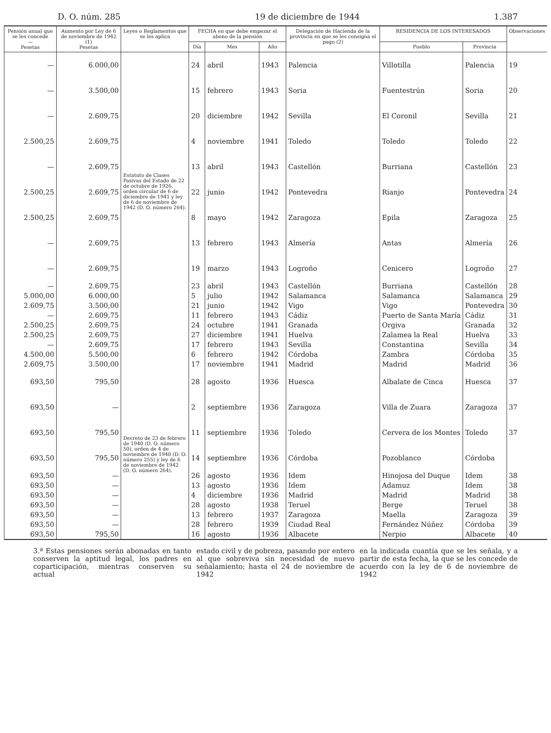D. O. núm. 285 19 de diciembre de 1944 1.387
| Pensión anual que se les concede — Pesetas | Aumento por Ley de 6 de noviembre de 1942 (1) Pesetas | Leyes o Reglamentos que se les aplica | FECHA en que debe empezar el abono de la pensión | | | Delegación de Hacienda de la provincia en que se les consigna el pago (2) | RESIDENCIA DE LOS INTERESADOS | | Observaciones |
| --- | --- | --- | --- | --- | --- | --- | --- | --- | --- |
| | | | Día | Mes | Año | | Pueblo | Provincia | |
| — | 6.000,00 | Estatuto de Clases Pasivas del Estado de 22 de octubre de 1926, orden circular de 6 de diciembre de 1941 y ley de 6 de noviembre de 1942 (D. O. número 264). | 24 | abril | 1943 | Palencia | Villotilla | Palencia | 19 |
| — | 3.500,00 | | 15 | febrero | 1943 | Soria | Fuentestrún | Soria | 20 |
| — | 2.609,75 | | 20 | diciembre | 1942 | Sevilla | El Coronil | Sevilla | 21 |
| 2.500,25 | 2.609,75 | | 4 | noviembre | 1941 | Toledo | Toledo | Toledo | 22 |
| — | 2.609,75 | | 13 | abril | 1943 | Castellón | Burriana | Castellón | 23 |
| 2.500,25 | 2.609,75 | | 22 | junio | 1942 | Pontevedra | Rianjo | Pontevedra | 24 |
| 2.500,25 | 2.609,75 | | 8 | mayo | 1942 | Zaragoza | Epila | Zaragoza | 25 |
| — | 2.609,75 | | 13 | febrero | 1943 | Almería | Antas | Almería | 26 |
| — | 2.609,75 | | 19 | marzo | 1943 | Logroño | Cenicero | Logroño | 27 |
| — | 2.609,75 | | 23 | abril | 1943 | Castellón | Burriana | Castellón | 28 |
| 5.000,00 | 6.000,00 | | 5 | julio | 1942 | Salamanca | Salamanca | Salamanca | 29 |
| 2.609,75 | 3.500,00 | | 21 | junio | 1942 | Vigo | Vigo | Pontevedra | 30 |
| — | 2.609,75 | | 11 | febrero | 1943 | Cádiz | Puerto de Santa María | Cádiz | 31 |
| 2.500,25 | 2.609,75 | | 24 | octubre | 1941 | Granada | Orgiva | Granada | 32 |
| 2.500,25 | 2.609,75 | | 27 | diciembre | 1941 | Huelva | Zalamea la Real | Huelva | 33 |
| — | 2.609,75 | | 17 | febrero | 1943 | Sevilla | Constantina | Sevilla | 34 |
| 4.500,00 | 5.500,00 | | 6 | febrero | 1942 | Córdoba | Zambra | Córdoba | 35 |
| 2.609,75 | 3.500,00 | | 17 | noviembre | 1941 | Madrid | Madrid | Madrid | 36 |
| 693,50 | 795,50 | Decreto de 23 de febrero de 1940 (D. O. número 50), orden de 4 de noviembre de 1940 (D. O. número 255) y ley de 6 de noviembre de 1942 (D. O. número 264). | 28 | agosto | 1936 | Huesca | Albalate de Cinca | Huesca | 37 |
| 693,50 | — | | 2 | septiembre | 1936 | Zaragoza | Villa de Zuara | Zaragoza | 37 |
| 693,50 | 795,50 | | 11 | septiembre | 1936 | Toledo | Cervera de los Montes | Toledo | 37 |
| 693,50 | 795,50 | | 14 | septiembre | 1936 | Córdoba | Pozoblanco | Córdoba | |
| 693,50 | — | | 26 | agosto | 1936 | Idem | Hinojosa del Duque | Idem | 38 |
| 693,50 | — | | 13 | agosto | 1936 | Idem | Adamuz | Idem | 38 |
| 693,50 | — | | 4 | diciembre | 1936 | Madrid | Madrid | Madrid | 38 |
| 693,50 | — | | 28 | agosto | 1938 | Teruel | Berge | Teruel | 38 |
| 693,50 | — | | 13 | febrero | 1937 | Zaragoza | Maella | Zaragoza | 39 |
| 693,50 | — | | 28 | febrero | 1939 | Ciudad Real | Fernández Núñez | Córdoba | 39 |
| 693,50 | 795,50 | | 16 | agosto | 1936 | Albacete | Nerpio | Albacete | 40 |
3.ª Estas pensiones serán abonadas en tanto conserven la aptitud legal, los padres en coparticipación, mientras conserven su actual
estado civil y de pobreza, pasando por entero al que sobreviva sin necesidad de nuevo señalamiento; hasta el 24 de noviembre de 1942
en la indicada cuantía que se les señala, y a partir de esta fecha, la que se les concede de acuerdo con la ley de 6 de noviembre de 1942